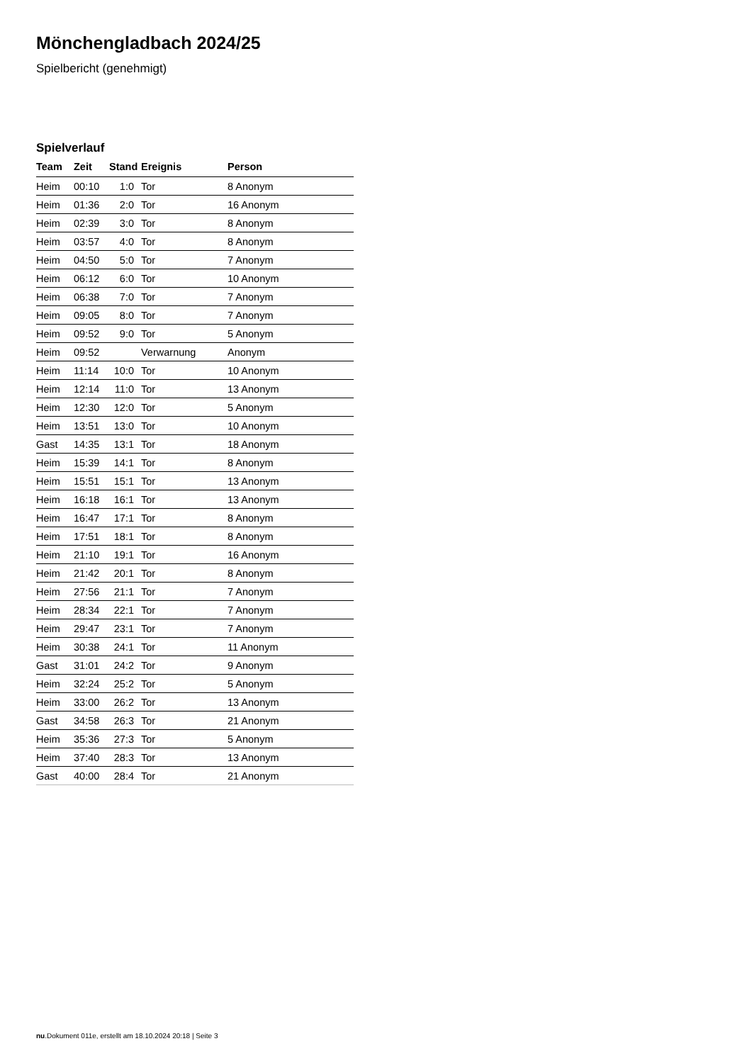Mönchengladbach 2024/25
Spielbericht (genehmigt)
Spielverlauf
| Team | Zeit | Stand | Ereignis | Person |
| --- | --- | --- | --- | --- |
| Heim | 00:10 | 1:0 | Tor | 8 Anonym |
| Heim | 01:36 | 2:0 | Tor | 16 Anonym |
| Heim | 02:39 | 3:0 | Tor | 8 Anonym |
| Heim | 03:57 | 4:0 | Tor | 8 Anonym |
| Heim | 04:50 | 5:0 | Tor | 7 Anonym |
| Heim | 06:12 | 6:0 | Tor | 10 Anonym |
| Heim | 06:38 | 7:0 | Tor | 7 Anonym |
| Heim | 09:05 | 8:0 | Tor | 7 Anonym |
| Heim | 09:52 | 9:0 | Tor | 5 Anonym |
| Heim | 09:52 | | Verwarnung | Anonym |
| Heim | 11:14 | 10:0 | Tor | 10 Anonym |
| Heim | 12:14 | 11:0 | Tor | 13 Anonym |
| Heim | 12:30 | 12:0 | Tor | 5 Anonym |
| Heim | 13:51 | 13:0 | Tor | 10 Anonym |
| Gast | 14:35 | 13:1 | Tor | 18 Anonym |
| Heim | 15:39 | 14:1 | Tor | 8 Anonym |
| Heim | 15:51 | 15:1 | Tor | 13 Anonym |
| Heim | 16:18 | 16:1 | Tor | 13 Anonym |
| Heim | 16:47 | 17:1 | Tor | 8 Anonym |
| Heim | 17:51 | 18:1 | Tor | 8 Anonym |
| Heim | 21:10 | 19:1 | Tor | 16 Anonym |
| Heim | 21:42 | 20:1 | Tor | 8 Anonym |
| Heim | 27:56 | 21:1 | Tor | 7 Anonym |
| Heim | 28:34 | 22:1 | Tor | 7 Anonym |
| Heim | 29:47 | 23:1 | Tor | 7 Anonym |
| Heim | 30:38 | 24:1 | Tor | 11 Anonym |
| Gast | 31:01 | 24:2 | Tor | 9 Anonym |
| Heim | 32:24 | 25:2 | Tor | 5 Anonym |
| Heim | 33:00 | 26:2 | Tor | 13 Anonym |
| Gast | 34:58 | 26:3 | Tor | 21 Anonym |
| Heim | 35:36 | 27:3 | Tor | 5 Anonym |
| Heim | 37:40 | 28:3 | Tor | 13 Anonym |
| Gast | 40:00 | 28:4 | Tor | 21 Anonym |
nu.Dokument 011e, erstellt am 18.10.2024 20:18 | Seite 3